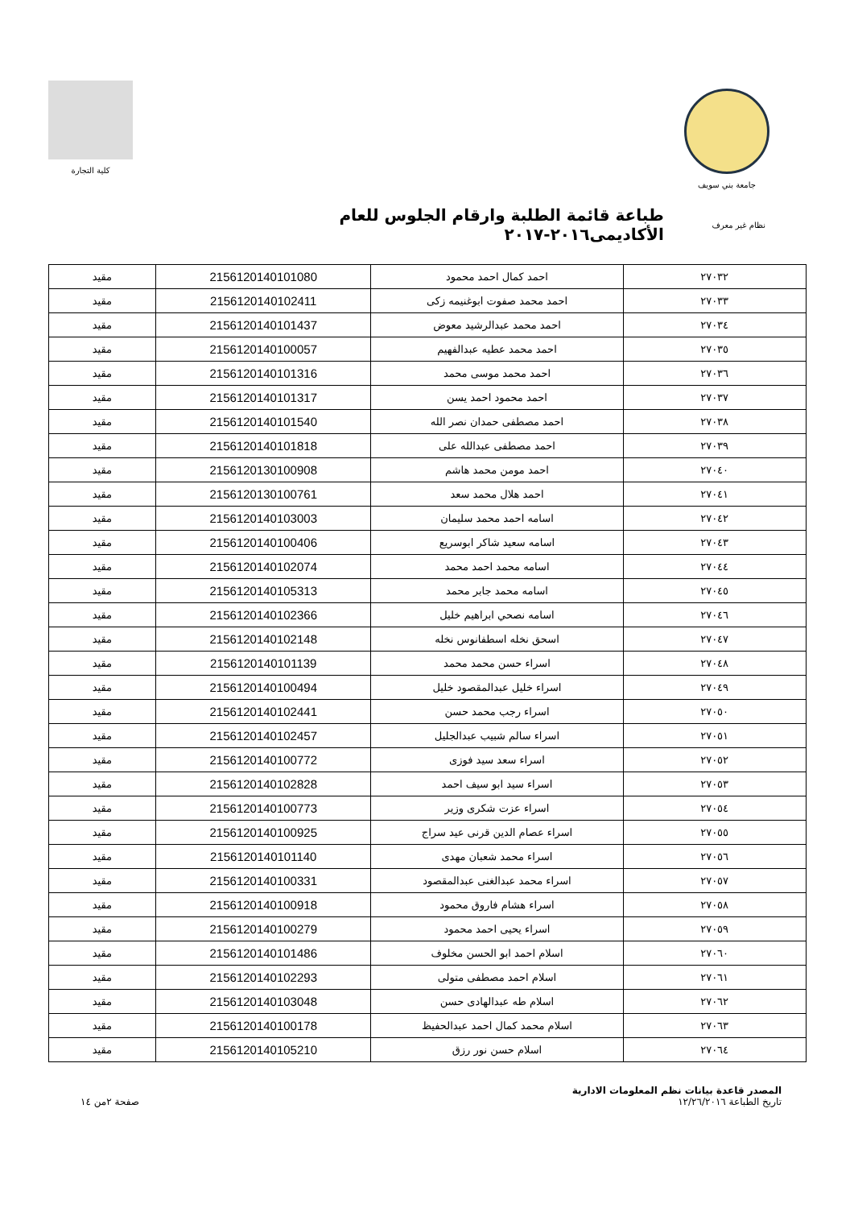جامعة بني سويف كلية التجارة
نظام غير معرف
طباعة قائمة الطلبة وارقام الجلوس للعام الأكاديمى٢٠١٦-٢٠١٧
| ٢٧٠٣٢ | احمد كمال احمد محمود | 2156120140101080 | مقيد |
| ٢٧٠٣٣ | احمد محمد صفوت ابوغنيمه زكى | 2156120140102411 | مقيد |
| ٢٧٠٣٤ | احمد محمد عبدالرشيد معوض | 2156120140101437 | مقيد |
| ٢٧٠٣٥ | احمد محمد عطيه عبدالفهيم | 2156120140100057 | مقيد |
| ٢٧٠٣٦ | احمد محمد موسى محمد | 2156120140101316 | مقيد |
| ٢٧٠٣٧ | احمد محمود احمد يسن | 2156120140101317 | مقيد |
| ٢٧٠٣٨ | احمد مصطفى حمدان نصر الله | 2156120140101540 | مقيد |
| ٢٧٠٣٩ | احمد مصطفى عبدالله على | 2156120140101818 | مقيد |
| ٢٧٠٤٠ | احمد مومن محمد هاشم | 2156120130100908 | مقيد |
| ٢٧٠٤١ | احمد هلال محمد سعد | 2156120130100761 | مقيد |
| ٢٧٠٤٢ | اسامه احمد محمد سليمان | 2156120140103003 | مقيد |
| ٢٧٠٤٣ | اسامه سعيد شاكر ابوسريع | 2156120140100406 | مقيد |
| ٢٧٠٤٤ | اسامه محمد احمد محمد | 2156120140102074 | مقيد |
| ٢٧٠٤٥ | اسامه محمد جابر محمد | 2156120140105313 | مقيد |
| ٢٧٠٤٦ | اسامه نصحي ابراهيم خليل | 2156120140102366 | مقيد |
| ٢٧٠٤٧ | اسحق نخله اسطفانوس نخله | 2156120140102148 | مقيد |
| ٢٧٠٤٨ | اسراء حسن محمد محمد | 2156120140101139 | مقيد |
| ٢٧٠٤٩ | اسراء خليل عبدالمقصود خليل | 2156120140100494 | مقيد |
| ٢٧٠٥٠ | اسراء رجب محمد حسن | 2156120140102441 | مقيد |
| ٢٧٠٥١ | اسراء سالم شبيب عبدالجليل | 2156120140102457 | مقيد |
| ٢٧٠٥٢ | اسراء سعد سيد فوزى | 2156120140100772 | مقيد |
| ٢٧٠٥٣ | اسراء سيد ابو سيف احمد | 2156120140102828 | مقيد |
| ٢٧٠٥٤ | اسراء عزت شكرى وزير | 2156120140100773 | مقيد |
| ٢٧٠٥٥ | اسراء عصام الدين قرنى عيد سراج | 2156120140100925 | مقيد |
| ٢٧٠٥٦ | اسراء محمد شعبان مهدى | 2156120140101140 | مقيد |
| ٢٧٠٥٧ | اسراء محمد عبدالغنى عبدالمقصود | 2156120140100331 | مقيد |
| ٢٧٠٥٨ | اسراء هشام فاروق محمود | 2156120140100918 | مقيد |
| ٢٧٠٥٩ | اسراء يحيى احمد محمود | 2156120140100279 | مقيد |
| ٢٧٠٦٠ | اسلام احمد ابو الحسن مخلوف | 2156120140101486 | مقيد |
| ٢٧٠٦١ | اسلام احمد مصطفى متولى | 2156120140102293 | مقيد |
| ٢٧٠٦٢ | اسلام طه عبدالهادى حسن | 2156120140103048 | مقيد |
| ٢٧٠٦٣ | اسلام محمد كمال احمد عبدالحفيظ | 2156120140100178 | مقيد |
| ٢٧٠٦٤ | اسلام حسن نور رزق | 2156120140105210 | مقيد |
المصدر قاعدة بيانات نظم المعلومات الادارية
تاريخ الطباعة ١٢/٢٦/٢٠١٦
صفحة ٢من ١٤